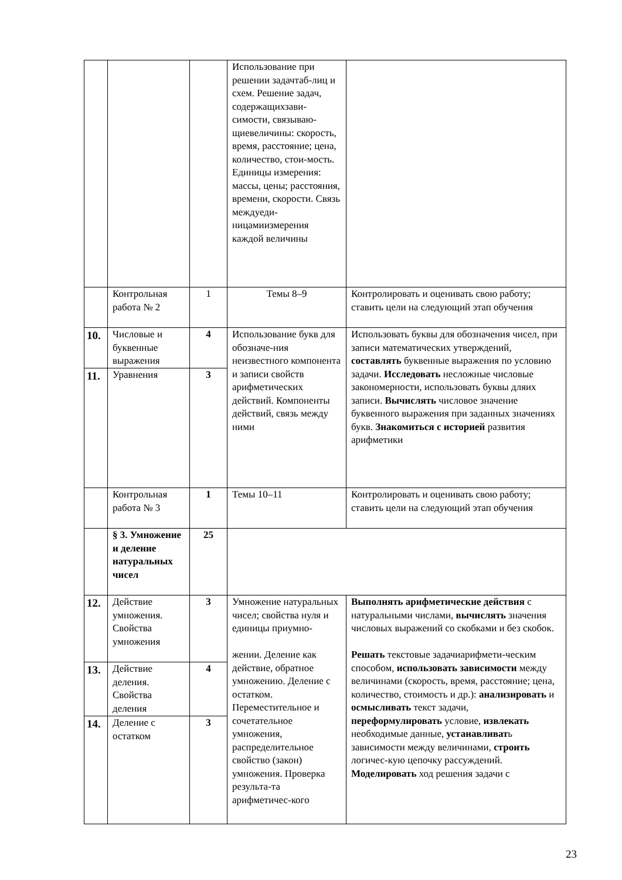| | | | Использование при решении задачтаб-лиц и схем. Решение задач, содержащихзави-симости, связываю-щиевеличины: скорость, время, расстояние; цена, количество, стои-мость. Единицы измерения: массы, цены; расстояния, времени, скорости. Связь междуеди-ницамиизмерения каждой величины | |
| | Контрольная работа № 2 | 1 | Темы 8–9 | Контролировать и оценивать свою работу; ставить цели на следующий этап обучения |
| 10. | Числовые и буквенные выражения | 4 | Использование букв для обозначе-ния неизвестного компонента и записи свойств арифметических действий. Компоненты действий, связь между ними | Использовать буквы для обозначения чисел, при записи математических утверждений, составлять буквенные выражения по условию задачи. Исследовать несложные числовые закономерности, использовать буквы дляих записи. Вычислять числовое значение буквенного выражения при заданных значениях букв. Знакомиться с историей развития арифметики |
| 11. | Уравнения | 3 | | |
| | Контрольная работа № 3 | 1 | Темы 10–11 | Контролировать и оценивать свою работу; ставить цели на следующий этап обучения |
| | § 3. Умножение и деление натуральных чисел | 25 | | |
| 12. | Действие умножения. Свойства умножения | 3 | Умножение натуральных чисел; свойства нуля и единицы приумно- жении. Деление как действие, обратное умножению. Деление с остатком. Переместительное и сочетательное умножения, распределительное свойство (закон) умножения. Проверка результа-та арифметичес-кого | Выполнять арифметические действия с натуральными числами, вычислять значения числовых выражений со скобками и без скобок. Решать текстовые задачиарифмети-ческим способом, использовать зависимости между величинами (скорость, время, расстояние; цена, количество, стоимость и др.): анализировать и осмысливать текст задачи, переформулировать условие, извлекать необходимые данные, устанавливат ь зависимости между величинами, строить логичес-кую цепочку рассуждений. Моделировать ход решения задачи с |
| 13. | Действие деления. Свойства деления | 4 | | |
| 14. | Деление с остатком | 3 | | |
23